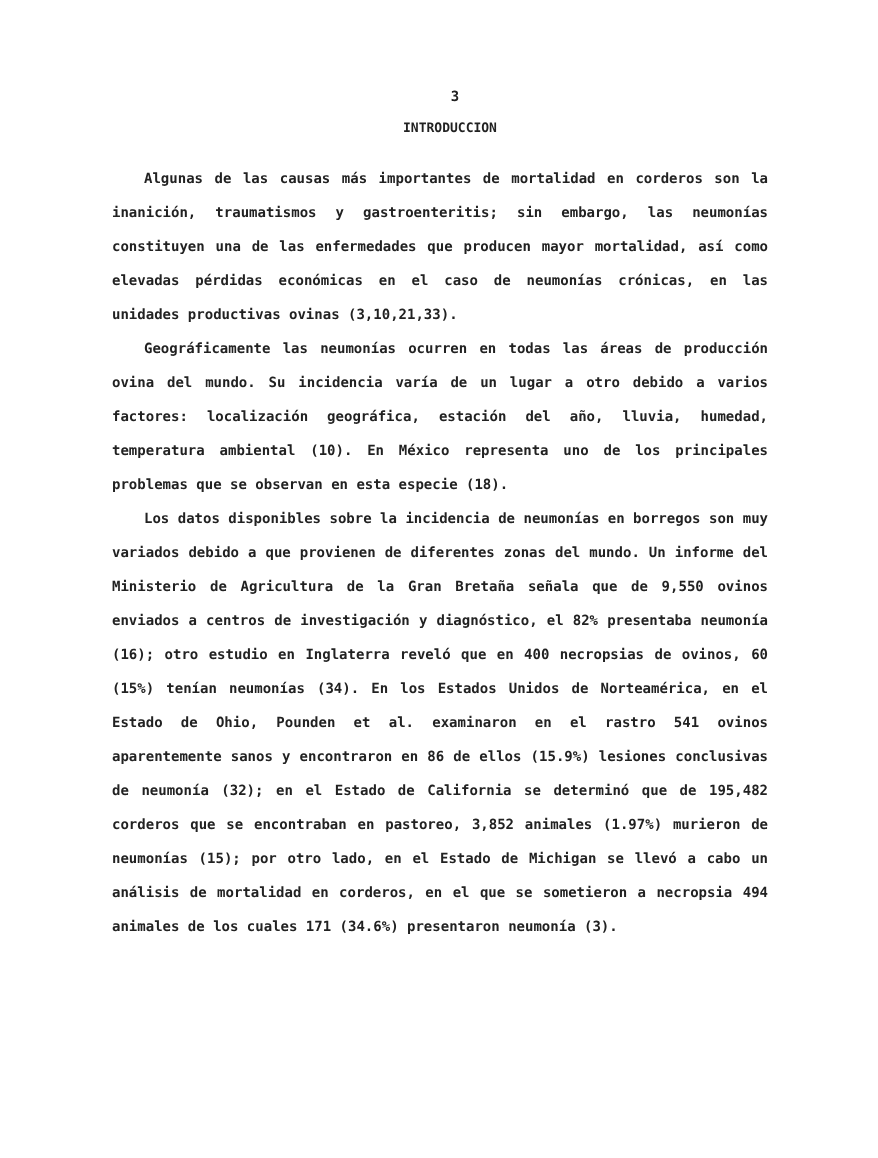3
INTRODUCCION
Algunas de las causas más importantes de mortalidad en corderos son la inanición, traumatismos y gastroenteritis; sin embargo, las neumonías constituyen una de las enfermedades que producen mayor mortalidad, así como elevadas pérdidas económicas en el caso de neumonías crónicas, en las unidades productivas ovinas (3,10,21,33).
Geográficamente las neumonías ocurren en todas las áreas de producción ovina del mundo. Su incidencia varía de un lugar a otro debido a varios factores: localización geográfica, estación del año, lluvia, humedad, temperatura ambiental (10). En México representa uno de los principales problemas que se observan en esta especie (18).
Los datos disponibles sobre la incidencia de neumonías en borregos son muy variados debido a que provienen de diferentes zonas del mundo. Un informe del Ministerio de Agricultura de la Gran Bretaña señala que de 9,550 ovinos enviados a centros de investigación y diagnóstico, el 82% presentaba neumonía (16); otro estudio en Inglaterra reveló que en 400 necropsias de ovinos, 60 (15%) tenían neumonías (34). En los Estados Unidos de Norteamérica, en el Estado de Ohio, Pounden et al. examinaron en el rastro 541 ovinos aparentemente sanos y encontraron en 86 de ellos (15.9%) lesiones conclusivas de neumonía (32); en el Estado de California se determinó que de 195,482 corderos que se encontraban en pastoreo, 3,852 animales (1.97%) murieron de neumonías (15); por otro lado, en el Estado de Michigan se llevó a cabo un análisis de mortalidad en corderos, en el que se sometieron a necropsia 494 animales de los cuales 171 (34.6%) presentaron neumonía (3).